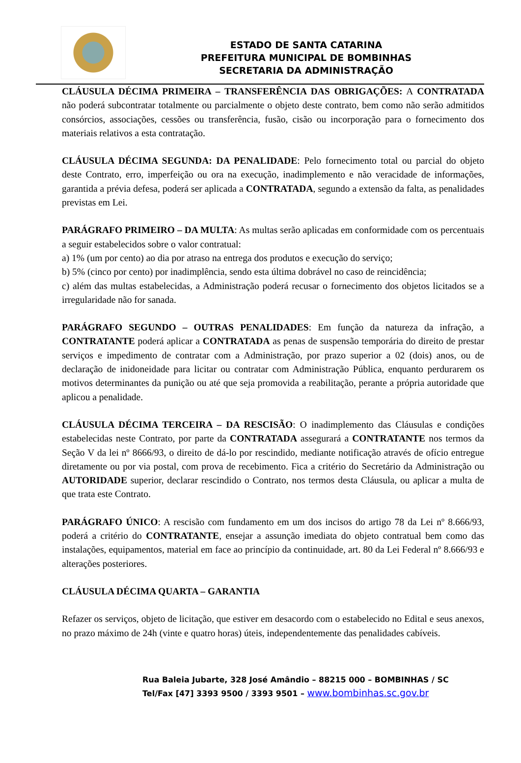ESTADO DE SANTA CATARINA
PREFEITURA MUNICIPAL DE BOMBINHAS
SECRETARIA DA ADMINISTRAÇÃO
CLÁUSULA DÉCIMA PRIMEIRA – TRANSFERÊNCIA DAS OBRIGAÇÕES: A CONTRATADA não poderá subcontratar totalmente ou parcialmente o objeto deste contrato, bem como não serão admitidos consórcios, associações, cessões ou transferência, fusão, cisão ou incorporação para o fornecimento dos materiais relativos a esta contratação.
CLÁUSULA DÉCIMA SEGUNDA: DA PENALIDADE: Pelo fornecimento total ou parcial do objeto deste Contrato, erro, imperfeição ou ora na execução, inadimplemento e não veracidade de informações, garantida a prévia defesa, poderá ser aplicada a CONTRATADA, segundo a extensão da falta, as penalidades previstas em Lei.
PARÁGRAFO PRIMEIRO – DA MULTA: As multas serão aplicadas em conformidade com os percentuais a seguir estabelecidos sobre o valor contratual:
a) 1% (um por cento) ao dia por atraso na entrega dos produtos e execução do serviço;
b) 5% (cinco por cento) por inadimplência, sendo esta última dobrável no caso de reincidência;
c) além das multas estabelecidas, a Administração poderá recusar o fornecimento dos objetos licitados se a irregularidade não for sanada.
PARÁGRAFO SEGUNDO – OUTRAS PENALIDADES: Em função da natureza da infração, a CONTRATANTE poderá aplicar a CONTRATADA as penas de suspensão temporária do direito de prestar serviços e impedimento de contratar com a Administração, por prazo superior a 02 (dois) anos, ou de declaração de inidoneidade para licitar ou contratar com Administração Pública, enquanto perdurarem os motivos determinantes da punição ou até que seja promovida a reabilitação, perante a própria autoridade que aplicou a penalidade.
CLÁUSULA DÉCIMA TERCEIRA – DA RESCISÃO: O inadimplemento das Cláusulas e condições estabelecidas neste Contrato, por parte da CONTRATADA assegurará a CONTRATANTE nos termos da Seção V da lei nº 8666/93, o direito de dá-lo por rescindido, mediante notificação através de ofício entregue diretamente ou por via postal, com prova de recebimento. Fica a critério do Secretário da Administração ou AUTORIDADE superior, declarar rescindido o Contrato, nos termos desta Cláusula, ou aplicar a multa de que trata este Contrato.
PARÁGRAFO ÚNICO: A rescisão com fundamento em um dos incisos do artigo 78 da Lei nº 8.666/93, poderá a critério do CONTRATANTE, ensejar a assunção imediata do objeto contratual bem como das instalações, equipamentos, material em face ao princípio da continuidade, art. 80 da Lei Federal nº 8.666/93 e alterações posteriores.
CLÁUSULA DÉCIMA QUARTA – GARANTIA
Refazer os serviços, objeto de licitação, que estiver em desacordo com o estabelecido no Edital e seus anexos, no prazo máximo de 24h (vinte e quatro horas) úteis, independentemente das penalidades cabíveis.
Rua Baleia Jubarte, 328 José Amândio – 88215 000 – BOMBINHAS / SC
Tel/Fax [47] 3393 9500 / 3393 9501 – www.bombinhas.sc.gov.br